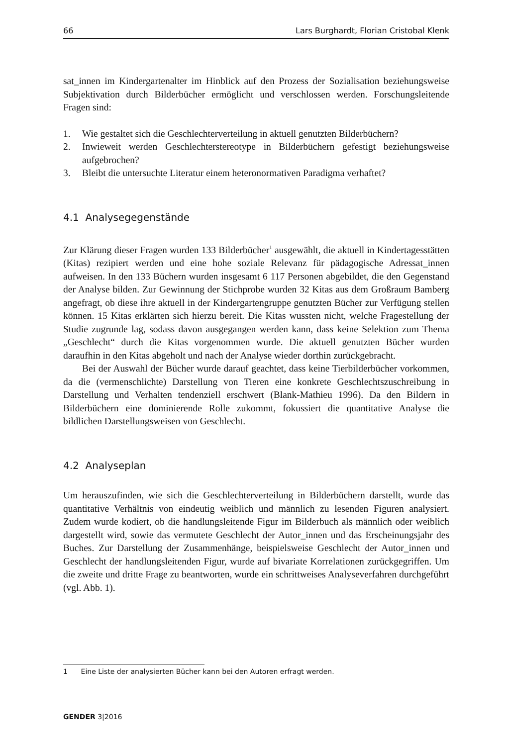66 Lars Burghardt, Florian Cristobal Klenk
sat_innen im Kindergartenalter im Hinblick auf den Prozess der Sozialisation beziehungsweise Subjektivation durch Bilderbücher ermöglicht und verschlossen werden. Forschungsleitende Fragen sind:
1. Wie gestaltet sich die Geschlechterverteilung in aktuell genutzten Bilderbüchern?
2. Inwieweit werden Geschlechterstereotype in Bilderbüchern gefestigt beziehungsweise aufgebrochen?
3. Bleibt die untersuchte Literatur einem heteronormativen Paradigma verhaftet?
4.1 Analysegegenstände
Zur Klärung dieser Fragen wurden 133 Bilderbücher<sup>1</sup> ausgewählt, die aktuell in Kindertagesstätten (Kitas) rezipiert werden und eine hohe soziale Relevanz für pädagogische Adressat_innen aufweisen. In den 133 Büchern wurden insgesamt 6 117 Personen abgebildet, die den Gegenstand der Analyse bilden. Zur Gewinnung der Stichprobe wurden 32 Kitas aus dem Großraum Bamberg angefragt, ob diese ihre aktuell in der Kindergartengruppe genutzten Bücher zur Verfügung stellen können. 15 Kitas erklärten sich hierzu bereit. Die Kitas wussten nicht, welche Fragestellung der Studie zugrunde lag, sodass davon ausgegangen werden kann, dass keine Selektion zum Thema „Geschlecht“ durch die Kitas vorgenommen wurde. Die aktuell genutzten Bücher wurden daraufhin in den Kitas abgeholt und nach der Analyse wieder dorthin zurückgebracht.
Bei der Auswahl der Bücher wurde darauf geachtet, dass keine Tierbilderbücher vorkommen, da die (vermenschlichte) Darstellung von Tieren eine konkrete Geschlechtszuschreibung in Darstellung und Verhalten tendenziell erschwert (Blank-Mathieu 1996). Da den Bildern in Bilderbüchern eine dominierende Rolle zukommt, fokussiert die quantitative Analyse die bildlichen Darstellungsweisen von Geschlecht.
4.2 Analyseplan
Um herauszufinden, wie sich die Geschlechterverteilung in Bilderbüchern darstellt, wurde das quantitative Verhältnis von eindeutig weiblich und männlich zu lesenden Figuren analysiert. Zudem wurde kodiert, ob die handlungsleitende Figur im Bilderbuch als männlich oder weiblich dargestellt wird, sowie das vermutete Geschlecht der Autor_innen und das Erscheinungsjahr des Buches. Zur Darstellung der Zusammenhänge, beispielsweise Geschlecht der Autor_innen und Geschlecht der handlungsleitenden Figur, wurde auf bivariate Korrelationen zurückgegriffen. Um die zweite und dritte Frage zu beantworten, wurde ein schrittweises Analyseverfahren durchgeführt (vgl. Abb. 1).
1 Eine Liste der analysierten Bücher kann bei den Autoren erfragt werden.
GENDER 3|2016